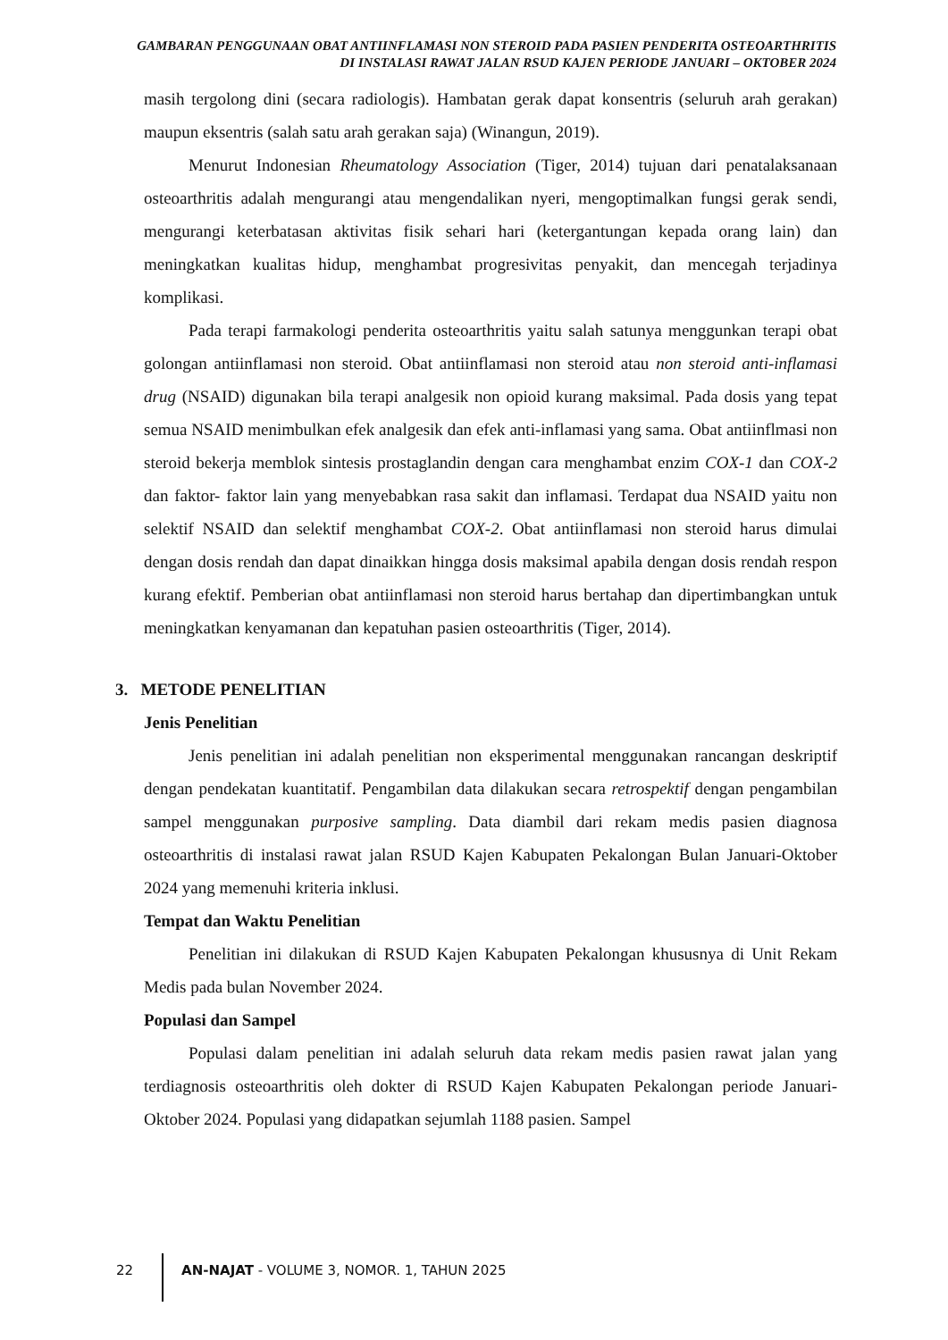GAMBARAN PENGGUNAAN OBAT ANTIINFLAMASI NON STEROID PADA PASIEN PENDERITA OSTEOARTHRITIS DI INSTALASI RAWAT JALAN RSUD KAJEN PERIODE JANUARI – OKTOBER 2024
masih tergolong dini (secara radiologis). Hambatan gerak dapat konsentris (seluruh arah gerakan) maupun eksentris (salah satu arah gerakan saja) (Winangun, 2019).
Menurut Indonesian Rheumatology Association (Tiger, 2014) tujuan dari penatalaksanaan osteoarthritis adalah mengurangi atau mengendalikan nyeri, mengoptimalkan fungsi gerak sendi, mengurangi keterbatasan aktivitas fisik sehari hari (ketergantungan kepada orang lain) dan meningkatkan kualitas hidup, menghambat progresivitas penyakit, dan mencegah terjadinya komplikasi.
Pada terapi farmakologi penderita osteoarthritis yaitu salah satunya menggunkan terapi obat golongan antiinflamasi non steroid. Obat antiinflamasi non steroid atau non steroid anti-inflamasi drug (NSAID) digunakan bila terapi analgesik non opioid kurang maksimal. Pada dosis yang tepat semua NSAID menimbulkan efek analgesik dan efek anti-inflamasi yang sama. Obat antiinflmasi non steroid bekerja memblok sintesis prostaglandin dengan cara menghambat enzim COX-1 dan COX-2 dan faktor- faktor lain yang menyebabkan rasa sakit dan inflamasi. Terdapat dua NSAID yaitu non selektif NSAID dan selektif menghambat COX-2. Obat antiinflamasi non steroid harus dimulai dengan dosis rendah dan dapat dinaikkan hingga dosis maksimal apabila dengan dosis rendah respon kurang efektif. Pemberian obat antiinflamasi non steroid harus bertahap dan dipertimbangkan untuk meningkatkan kenyamanan dan kepatuhan pasien osteoarthritis (Tiger, 2014).
3. METODE PENELITIAN
Jenis Penelitian
Jenis penelitian ini adalah penelitian non eksperimental menggunakan rancangan deskriptif dengan pendekatan kuantitatif. Pengambilan data dilakukan secara retrospektif dengan pengambilan sampel menggunakan purposive sampling. Data diambil dari rekam medis pasien diagnosa osteoarthritis di instalasi rawat jalan RSUD Kajen Kabupaten Pekalongan Bulan Januari-Oktober 2024 yang memenuhi kriteria inklusi.
Tempat dan Waktu Penelitian
Penelitian ini dilakukan di RSUD Kajen Kabupaten Pekalongan khususnya di Unit Rekam Medis pada bulan November 2024.
Populasi dan Sampel
Populasi dalam penelitian ini adalah seluruh data rekam medis pasien rawat jalan yang terdiagnosis osteoarthritis oleh dokter di RSUD Kajen Kabupaten Pekalongan periode Januari-Oktober 2024. Populasi yang didapatkan sejumlah 1188 pasien. Sampel
22 AN-NAJAT - VOLUME 3, NOMOR. 1, TAHUN 2025